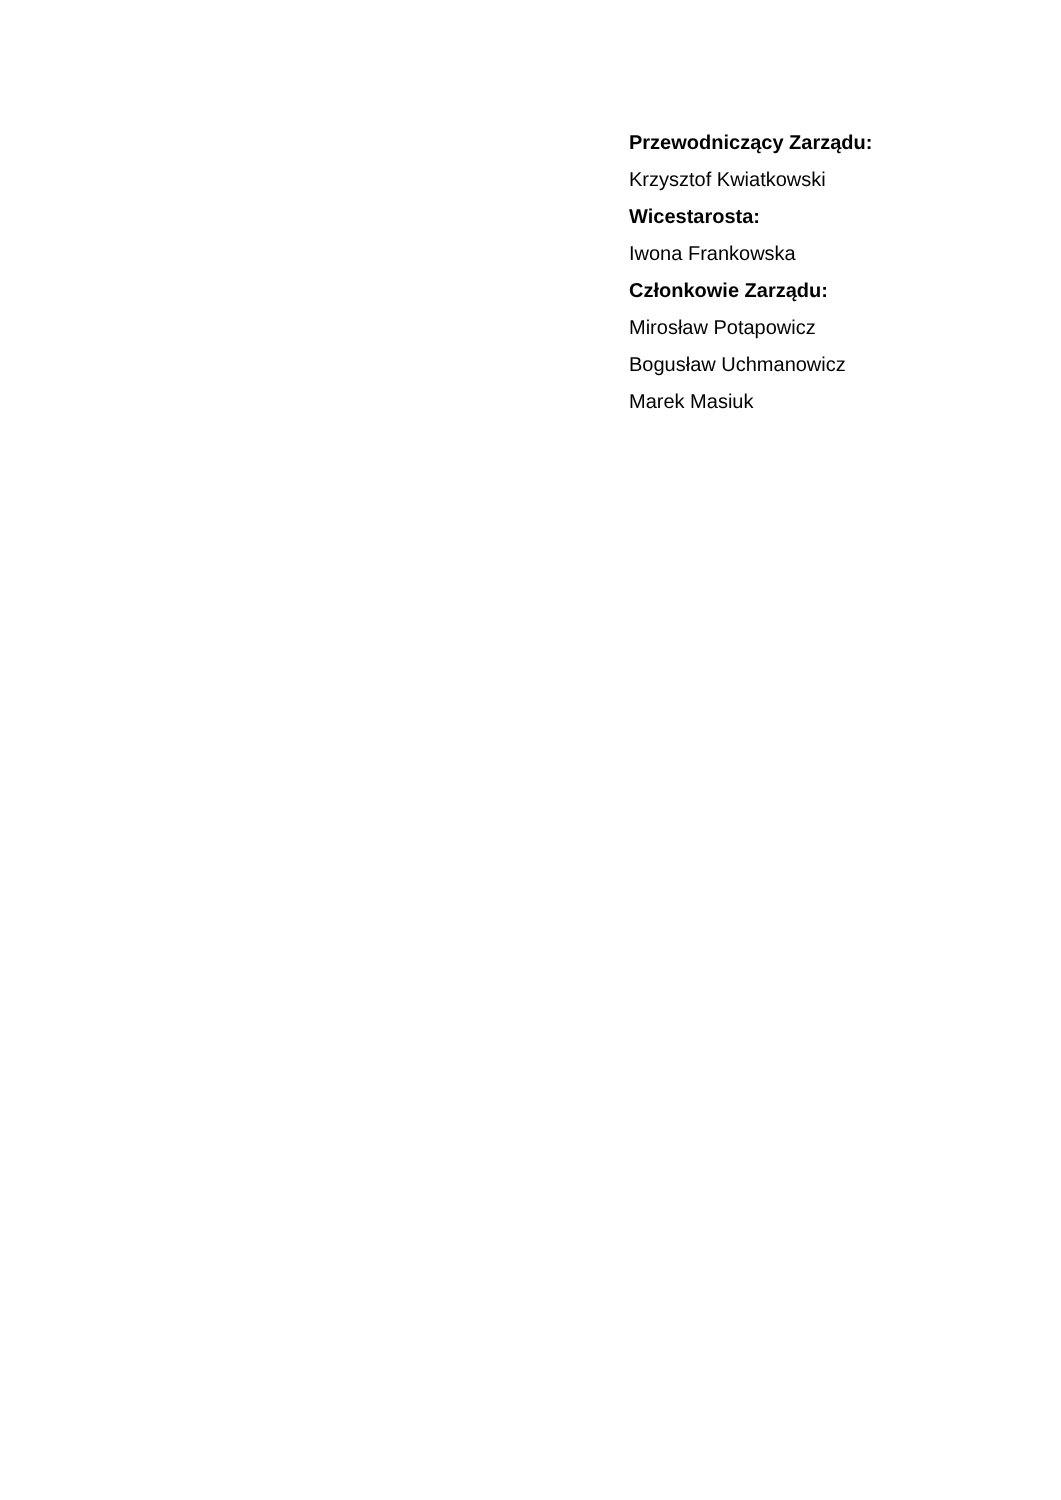Przewodniczący Zarządu:
Krzysztof Kwiatkowski
Wicestarosta:
Iwona Frankowska
Członkowie Zarządu:
Mirosław Potapowicz
Bogusław Uchmanowicz
Marek Masiuk